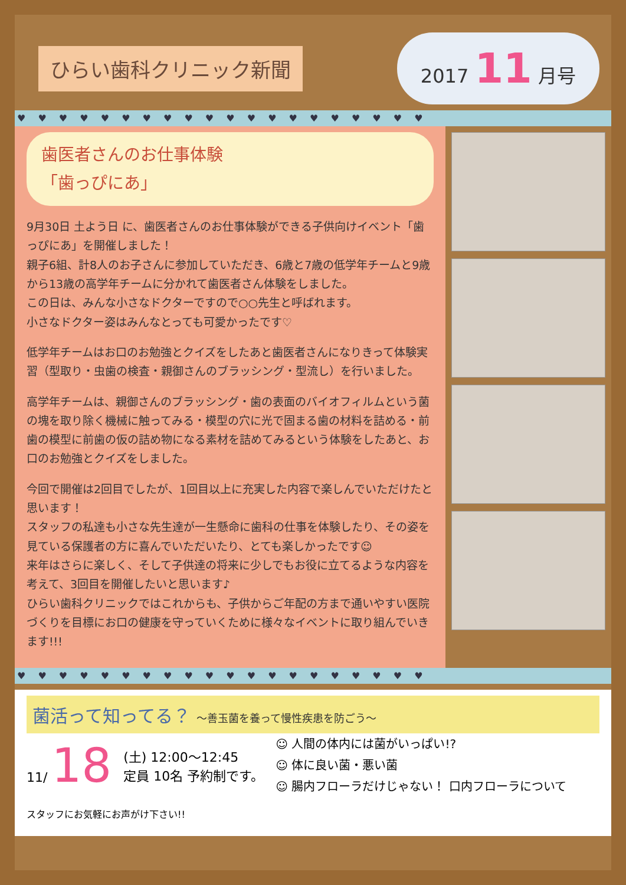ひらい歯科クリニック新聞
2017 11 月号
♥ ♥ ♥ ♥ ♥ ♥ ♥ ♥ ♥ ♥ ♥ ♥ ♥ ♥ ♥ ♥ ♥ ♥ ♥ ♥
歯医者さんのお仕事体験
「歯っぴにあ」
9月30日 土よう日 に、歯医者さんのお仕事体験ができる子供向けイベント「歯っぴにあ」を開催しました！
親子6組、計8人のお子さんに参加していただき、6歳と7歳の低学年チームと9歳から13歳の高学年チームに分かれて歯医者さん体験をしました。
この日は、みんな小さなドクターですので○○先生と呼ばれます。
小さなドクター姿はみんなとっても可愛かったです♡
低学年チームはお口のお勉強とクイズをしたあと歯医者さんになりきって体験実習（型取り・虫歯の検査・親御さんのブラッシング・型流し）を行いました。
高学年チームは、親御さんのブラッシング・歯の表面のバイオフィルムという菌の塊を取り除く機械に触ってみる・模型の穴に光で固まる歯の材料を詰める・前歯の模型に前歯の仮の詰め物になる素材を詰めてみるという体験をしたあと、お口のお勉強とクイズをしました。
今回で開催は2回目でしたが、1回目以上に充実した内容で楽しんでいただけたと思います！
スタッフの私達も小さな先生達が一生懸命に歯科の仕事を体験したり、その姿を見ている保護者の方に喜んでいただいたり、とても楽しかったです☺
来年はさらに楽しく、そして子供達の将来に少しでもお役に立てるような内容を考えて、3回目を開催したいと思います♪
ひらい歯科クリニックではこれからも、子供からご年配の方まで通いやすい医院づくりを目標にお口の健康を守っていくために様々なイベントに取り組んでいきます!!!
♥ ♥ ♥ ♥ ♥ ♥ ♥ ♥ ♥ ♥ ♥ ♥ ♥ ♥ ♥ ♥ ♥ ♥ ♥ ♥
菌活って知ってる？ 〜善玉菌を養って慢性疾患を防ごう〜
11/ 18
(土) 12:00〜12:45
定員 10名 予約制です。
☺ 人間の体内には菌がいっぱい!?
☺ 体に良い菌・悪い菌
☺ 腸内フローラだけじゃない！ 口内フローラについて
スタッフにお気軽にお声がけ下さい!!